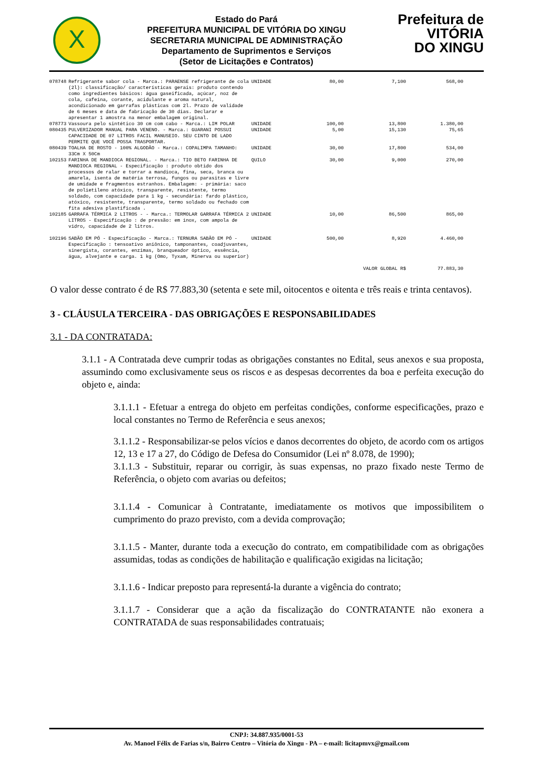X
Estado do Pará
PREFEITURA MUNICIPAL DE VITÓRIA DO XINGU
SECRETARIA MUNICIPAL DE ADMINISTRAÇÃO
Departamento de Suprimentos e Serviços
(Setor de Licitações e Contratos)
Prefeitura de
VITÓRIA
DO XINGU
| 078748 | Refrigerante sabor cola - Marca.: PARAENSE refrigerante de cola (2l): classificação/ características gerais: produto contendo como ingredientes básicos: água gaseificada, açúcar, noz de cola, cafeína, corante, acidulante e aroma natural, acondicionado em garrafas plásticas com 2l. Prazo de validade de 6 meses e data de fabricação de 30 dias. Declarar e apresentar 1 amostra na menor embalagem original. | UNIDADE | 80,00 | 7,100 | 568,00 |
| 078773 | Vassoura pelo sintético 30 cm com cabo - Marca.: LIM POLAR | UNIDADE | 100,00 | 13,800 | 1.380,00 |
| 080435 | PULVERIZADOR MANUAL PARA VENENO. - Marca.: GUARANI POSSUI CAPACIDADE DE 07 LITROS FACIL MANUSEIO. SEU CINTO DE LADO PERMITE QUE VOCÊ POSSA TRASPORTAR. | UNIDADE | 5,00 | 15,130 | 75,65 |
| 080439 | TOALHA DE ROSTO - 100% ALGODÃO - Marca.: COPALIMPA TAMANHO: 33Cm X 50Cm | UNIDADE | 30,00 | 17,800 | 534,00 |
| 102153 | FARINHA DE MANDIOCA REGIONAL. - Marca.: TIO BETO FARINHA DE MANDIOCA REGIONAL - Especificação : produto obtido dos processos de ralar e torrar a mandioca, fina, seca, branca ou amarela, isenta de matéria terrosa, fungos ou parasitas e livre de umidade e fragmentos estranhos. Embalagem: - primária: saco de polietileno atóxico, transparente, resistente, termo soldado, com capacidade para 1 kg - secundária: fardo plástico, atóxico, resistente, transparente, termo soldado ou fechado com fita adesiva plastificada . | QUILO | 30,00 | 9,000 | 270,00 |
| 102185 | GARRAFA TÉRMICA 2 LITROS - - Marca.: TERMOLAR GARRAFA TÉRMICA 2 LITROS - Especificação : de pressão: em inox, com ampola de vidro, capacidade de 2 litros. | UNIDADE | 10,00 | 86,500 | 865,00 |
| 102196 | SABÃO EM PÓ - Especificação - Marca.: TERNURA SABÃO EM PÓ - Especificação : tensoativo aniônico, tamponantes, coadjuvantes, sinergista, corantes, enzimas, branqueador óptico, essência, água, alvejante e carga. 1 kg (Omo, Tyxam, Minerva ou superior) | UNIDADE | 500,00 | 8,920 | 4.460,00 |
| VALOR GLOBAL R$ | | | | | 77.883,30 |
O valor desse contrato é de R$ 77.883,30 (setenta e sete mil, oitocentos e oitenta e três reais e trinta centavos).
3 - CLÁUSULA TERCEIRA - DAS OBRIGAÇÕES E RESPONSABILIDADES
3.1 - DA CONTRATADA:
3.1.1 - A Contratada deve cumprir todas as obrigações constantes no Edital, seus anexos e sua proposta, assumindo como exclusivamente seus os riscos e as despesas decorrentes da boa e perfeita execução do objeto e, ainda:
3.1.1.1 - Efetuar a entrega do objeto em perfeitas condições, conforme especificações, prazo e local constantes no Termo de Referência e seus anexos;
3.1.1.2 - Responsabilizar-se pelos vícios e danos decorrentes do objeto, de acordo com os artigos 12, 13 e 17 a 27, do Código de Defesa do Consumidor (Lei nº 8.078, de 1990);
3.1.1.3 - Substituir, reparar ou corrigir, às suas expensas, no prazo fixado neste Termo de Referência, o objeto com avarias ou defeitos;
3.1.1.4 - Comunicar à Contratante, imediatamente os motivos que impossibilitem o cumprimento do prazo previsto, com a devida comprovação;
3.1.1.5 - Manter, durante toda a execução do contrato, em compatibilidade com as obrigações assumidas, todas as condições de habilitação e qualificação exigidas na licitação;
3.1.1.6 - Indicar preposto para representá-la durante a vigência do contrato;
3.1.1.7 - Considerar que a ação da fiscalização do CONTRATANTE não exonera a CONTRATADA de suas responsabilidades contratuais;
CNPJ: 34.887.935/0001-53
Av. Manoel Félix de Farias s/n, Bairro Centro – Vitória do Xingu - PA – e-mail: licitapmvx@gmail.com